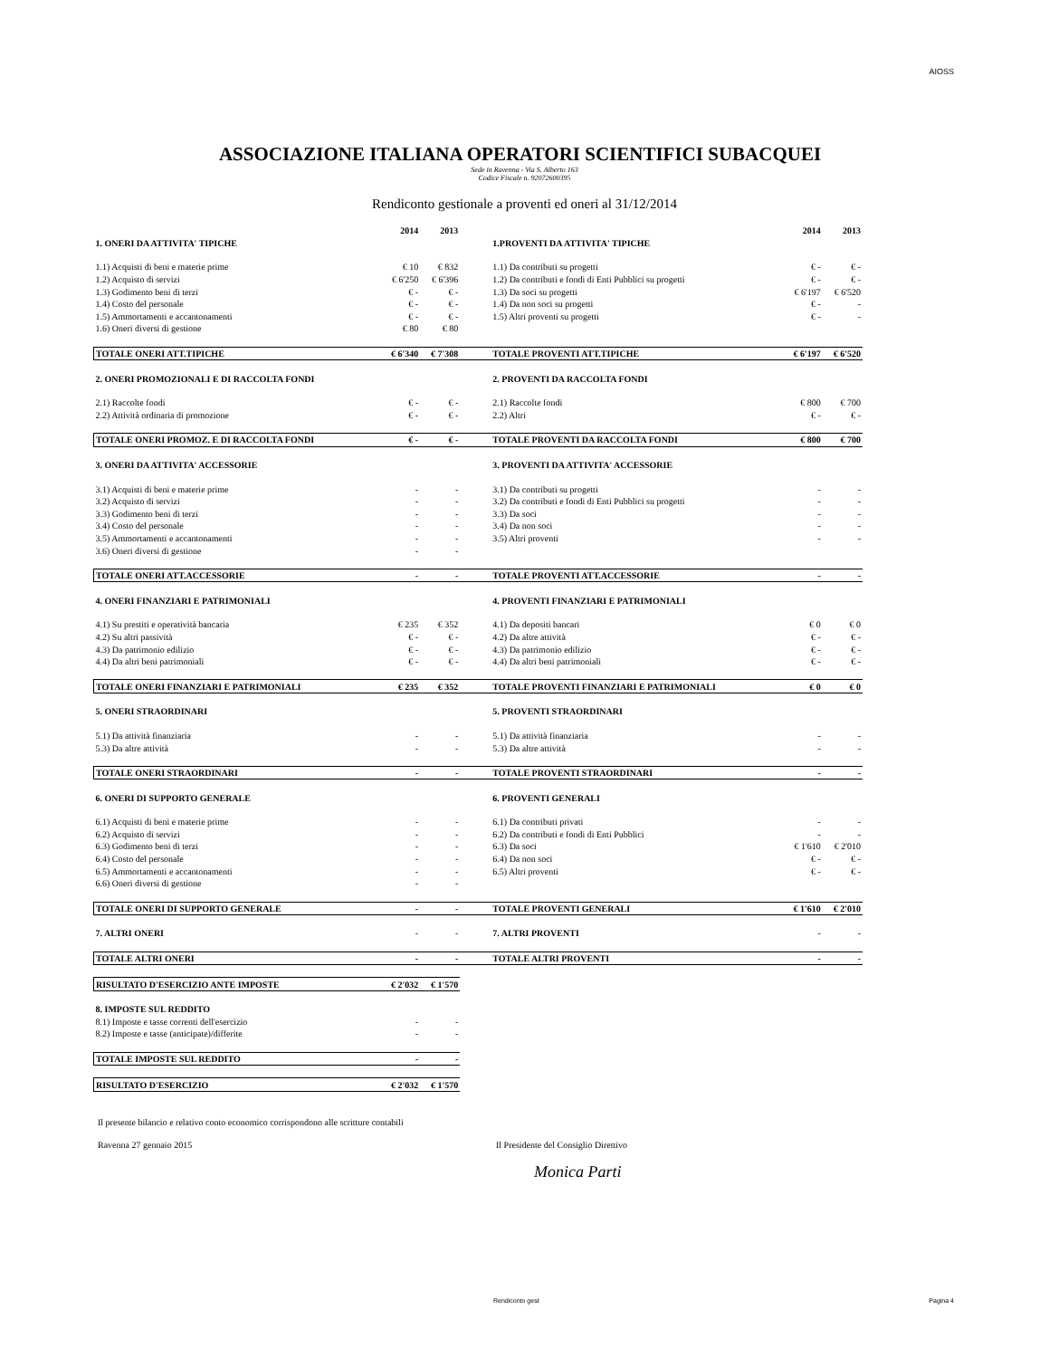AIOSS
ASSOCIAZIONE ITALIANA OPERATORI SCIENTIFICI SUBACQUEI
Sede in Ravenna - Via S. Alberto 163
Codice Fiscale n. 92072600395
Rendiconto gestionale a proventi ed oneri al 31/12/2014
| | 2014 | 2013 | | | 2014 | 2013 |
| 1. ONERI DA ATTIVITA' TIPICHE | | | | 1.PROVENTI DA ATTIVITA' TIPICHE | | |
| 1.1) Acquisti di beni e materie prime | € 10 | € 832 | | 1.1) Da contributi su progetti | € - | € - |
| 1.2) Acquisto di servizi | € 6'250 | € 6'396 | | 1.2) Da contributi e fondi di Enti Pubblici su progetti | € - | € - |
| 1.3) Godimento beni di terzi | € - | € - | | 1.3) Da soci su progetti | € 6'197 | € 6'520 |
| 1.4) Costo del personale | € - | € - | | 1.4) Da non soci su progetti | € - | - |
| 1.5) Ammortamenti e accantonamenti | € - | € - | | 1.5) Altri proventi su progetti | € - | - |
| 1.6) Oneri diversi di gestione | € 80 | € 80 | | | | |
| TOTALE ONERI ATT.TIPICHE | € 6'340 | € 7'308 | | TOTALE PROVENTI ATT.TIPICHE | € 6'197 | € 6'520 |
| 2. ONERI PROMOZIONALI E DI RACCOLTA FONDI | | | | 2. PROVENTI DA RACCOLTA FONDI | | |
| 2.1) Raccolte fondi | € - | € - | | 2.1) Raccolte fondi | € 800 | € 700 |
| 2.2) Attività ordinaria di promozione | € - | € - | | 2.2) Altri | € - | € - |
| TOTALE ONERI PROMOZ. E DI RACCOLTA FONDI | € - | € - | | TOTALE PROVENTI DA RACCOLTA FONDI | € 800 | € 700 |
| 3. ONERI DA ATTIVITA' ACCESSORIE | | | | 3. PROVENTI DA ATTIVITA' ACCESSORIE | | |
| 3.1) Acquisti di beni e materie prime | - | - | | 3.1) Da contributi su progetti | - | - |
| 3.2) Acquisto di servizi | - | - | | 3.2) Da contributi e fondi di Enti Pubblici su progetti | - | - |
| 3.3) Godimento beni di terzi | - | - | | 3.3) Da soci | - | - |
| 3.4) Costo del personale | - | - | | 3.4) Da non soci | - | - |
| 3.5) Ammortamenti e accantonamenti | - | - | | 3.5) Altri proventi | - | - |
| 3.6) Oneri diversi di gestione | - | - | | | | |
| TOTALE ONERI ATT.ACCESSORIE | - | - | | TOTALE PROVENTI ATT.ACCESSORIE | - | - |
| 4. ONERI FINANZIARI E PATRIMONIALI | | | | 4. PROVENTI FINANZIARI E PATRIMONIALI | | |
| 4.1) Su prestiti e operatività bancaria | € 235 | € 352 | | 4.1) Da depositi bancari | € 0 | € 0 |
| 4.2) Su altri passività | € - | € - | | 4.2) Da altre attività | € - | € - |
| 4.3) Da patrimonio edilizio | € - | € - | | 4.3) Da patrimonio edilizio | € - | € - |
| 4.4) Da altri beni patrimoniali | € - | € - | | 4.4) Da altri beni patrimoniali | € - | € - |
| TOTALE ONERI FINANZIARI E PATRIMONIALI | € 235 | € 352 | | TOTALE PROVENTI FINANZIARI E PATRIMONIALI | € 0 | € 0 |
| 5. ONERI STRAORDINARI | | | | 5. PROVENTI STRAORDINARI | | |
| 5.1) Da attività finanziaria | - | - | | 5.1) Da attività finanziaria | - | - |
| 5.3) Da altre attività | - | - | | 5.3) Da altre attività | - | - |
| TOTALE ONERI STRAORDINARI | - | - | | TOTALE PROVENTI STRAORDINARI | - | - |
| 6. ONERI DI SUPPORTO GENERALE | | | | 6. PROVENTI GENERALI | | |
| 6.1) Acquisti di beni e materie prime | - | - | | 6.1) Da contributi privati | - | - |
| 6.2) Acquisto di servizi | - | - | | 6.2) Da contributi e fondi di Enti Pubblici | - | - |
| 6.3) Godimento beni di terzi | - | - | | 6.3) Da soci | € 1'610 | € 2'010 |
| 6.4) Costo del personale | - | - | | 6.4) Da non soci | € - | € - |
| 6.5) Ammortamenti e accantonamenti | - | - | | 6.5) Altri proventi | € - | € - |
| 6.6) Oneri diversi di gestione | - | - | | | | |
| TOTALE ONERI DI SUPPORTO GENERALE | - | - | | TOTALE PROVENTI GENERALI | € 1'610 | € 2'010 |
| 7. ALTRI ONERI | - | - | | 7. ALTRI PROVENTI | - | - |
| TOTALE ALTRI ONERI | - | - | | TOTALE ALTRI PROVENTI | - | - |
| RISULTATO D'ESERCIZIO ANTE IMPOSTE | € 2'032 | € 1'570 | | | | |
| 8. IMPOSTE SUL REDDITO | | | | | | |
| 8.1) Imposte e tasse correnti dell'esercizio | - | - | | | | |
| 8.2) Imposte e tasse (anticipate)/differite | - | - | | | | |
| TOTALE IMPOSTE SUL REDDITO | - | - | | | | |
| RISULTATO D'ESERCIZIO | € 2'032 | € 1'570 | | | | |
Il presente bilancio e relativo conto economico corrispondono alle scritture contabili
Ravenna 27 gennaio 2015 Il Presidente del Consiglio Direttivo
Monica Parti
Rendiconto gest Pagina 4